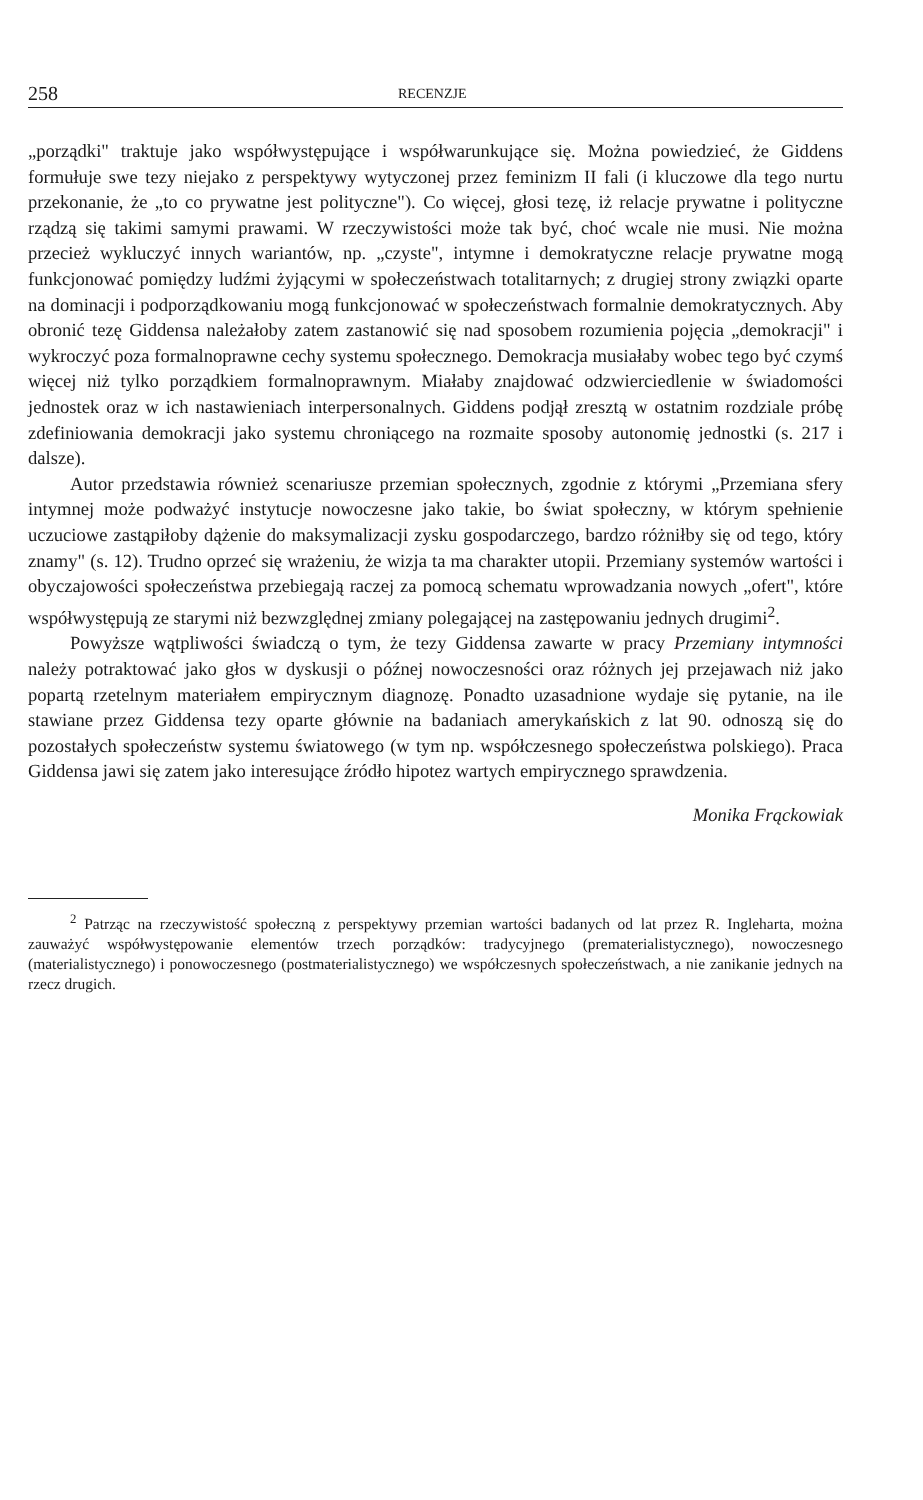258 RECENZJE
„porządki" traktuje jako współwystępujące i współwarunkujące się. Można powiedzieć, że Giddens formułuje swe tezy niejako z perspektywy wytyczonej przez feminizm II fali (i kluczowe dla tego nurtu przekonanie, że „to co prywatne jest polityczne"). Co więcej, głosi tezę, iż relacje prywatne i polityczne rządzą się takimi samymi prawami. W rzeczywistości może tak być, choć wcale nie musi. Nie można przecież wykluczyć innych wariantów, np. „czyste", intymne i demokratyczne relacje prywatne mogą funkcjonować pomiędzy ludźmi żyjącymi w społeczeństwach totalitarnych; z drugiej strony związki oparte na dominacji i podporządkowaniu mogą funkcjonować w społeczeństwach formalnie demokratycznych. Aby obronić tezę Giddensa należałoby zatem zastanowić się nad sposobem rozumienia pojęcia „demokracji" i wykroczyć poza formalnoprawne cechy systemu społecznego. Demokracja musiałaby wobec tego być czymś więcej niż tylko porządkiem formalnoprawnym. Miałaby znajdować odzwierciedlenie w świadomości jednostek oraz w ich nastawieniach interpersonalnych. Giddens podjął zresztą w ostatnim rozdziale próbę zdefiniowania demokracji jako systemu chroniącego na rozmaite sposoby autonomię jednostki (s. 217 i dalsze).
Autor przedstawia również scenariusze przemian społecznych, zgodnie z którymi „Przemiana sfery intymnej może podważyć instytucje nowoczesne jako takie, bo świat społeczny, w którym spełnienie uczuciowe zastąpiłoby dążenie do maksymalizacji zysku gospodarczego, bardzo różniłby się od tego, który znamy" (s. 12). Trudno oprzeć się wrażeniu, że wizja ta ma charakter utopii. Przemiany systemów wartości i obyczajowości społeczeństwa przebiegają raczej za pomocą schematu wprowadzania nowych „ofert", które współwystępują ze starymi niż bezwzględnej zmiany polegającej na zastępowaniu jednych drugimi<sup>2</sup>.
Powyższe wątpliwości świadczą o tym, że tezy Giddensa zawarte w pracy Przemiany intymności należy potraktować jako głos w dyskusji o późnej nowoczesności oraz różnych jej przejawach niż jako popartą rzetelnym materiałem empirycznym diagnozę. Ponadto uzasadnione wydaje się pytanie, na ile stawiane przez Giddensa tezy oparte głównie na badaniach amerykańskich z lat 90. odnoszą się do pozostałych społeczeństw systemu światowego (w tym np. współczesnego społeczeństwa polskiego). Praca Giddensa jawi się zatem jako interesujące źródło hipotez wartych empirycznego sprawdzenia.
Monika Frąckowiak
<sup>2</sup> Patrząc na rzeczywistość społeczną z perspektywy przemian wartości badanych od lat przez R. Ingleharta, można zauważyć współwystępowanie elementów trzech porządków: tradycyjnego (prematerialistycznego), nowoczesnego (materialistycznego) i ponowoczesnego (postmaterialistycznego) we współczesnych społeczeństwach, a nie zanikanie jednych na rzecz drugich.